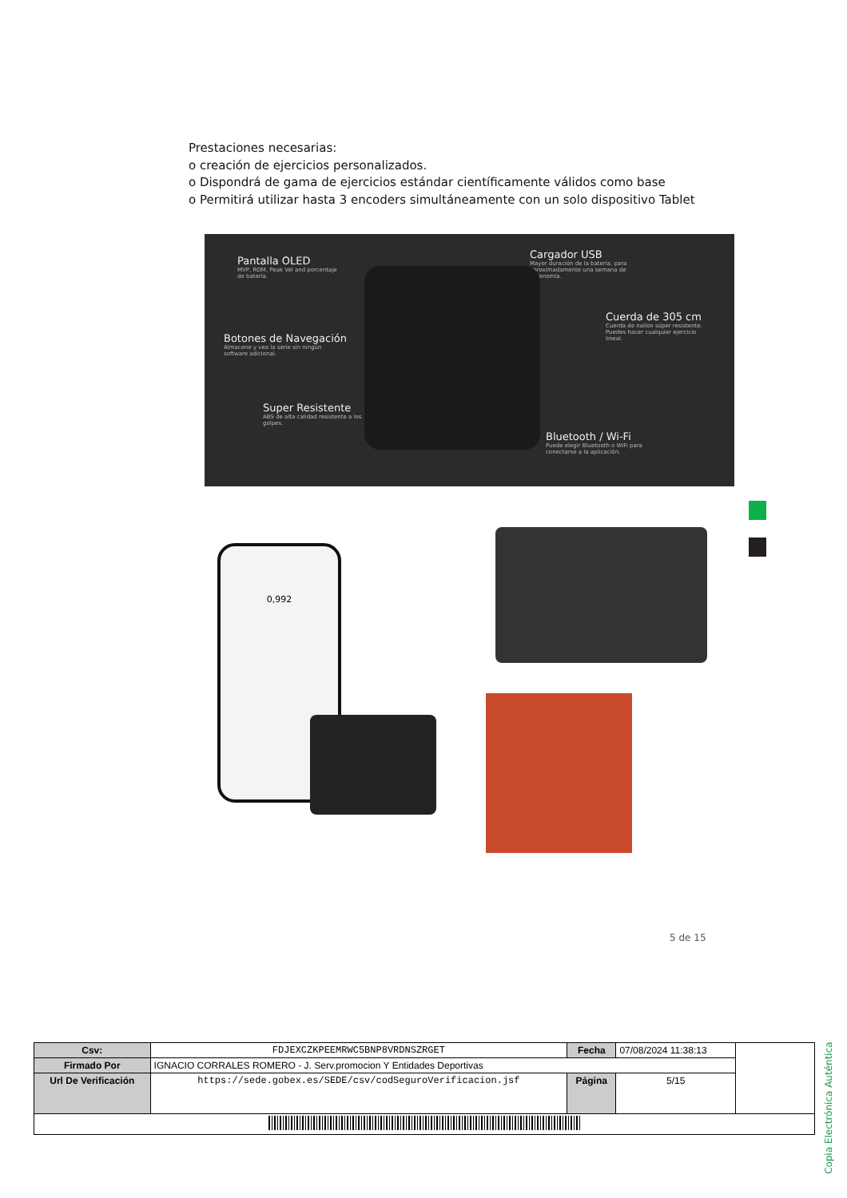Prestaciones necesarias:
o creación de ejercicios personalizados.
o Dispondrá de gama de ejercicios estándar científicamente válidos como base
o Permitirá utilizar hasta 3 encoders simultáneamente con un solo dispositivo Tablet
Pantalla OLED
MVP, ROM, Peak Vel and porcentaje de batería.
Cargador USB
Mayor duración de la batería, para aproximadamente una semana de autonomía.
Cuerda de 305 cm
Cuerda de nailon súper resistente. Puedes hacer cualquier ejercicio lineal.
Botones de Navegación
Almacene y vea la serie sin ningún software adicional.
Super Resistente
ABS de alta calidad resistente a los golpes.
Bluetooth / Wi-Fi
Puede elegir Bluetooth o WiFi para conectarse a la aplicación.
0,992
5 de 15
Copia Electrónica Auténtica
| Csv: | FDJEXCZKPEEMRWC5BNP8VRDNSZRGET | Fecha | 07/08/2024 11:38:13 | |
| Firmado Por | IGNACIO CORRALES ROMERO - J. Serv.promocion Y Entidades Deportivas | | | |
| Url De Verificación | https://sede.gobex.es/SEDE/csv/codSeguroVerificacion.jsf | Página | 5/15 | |